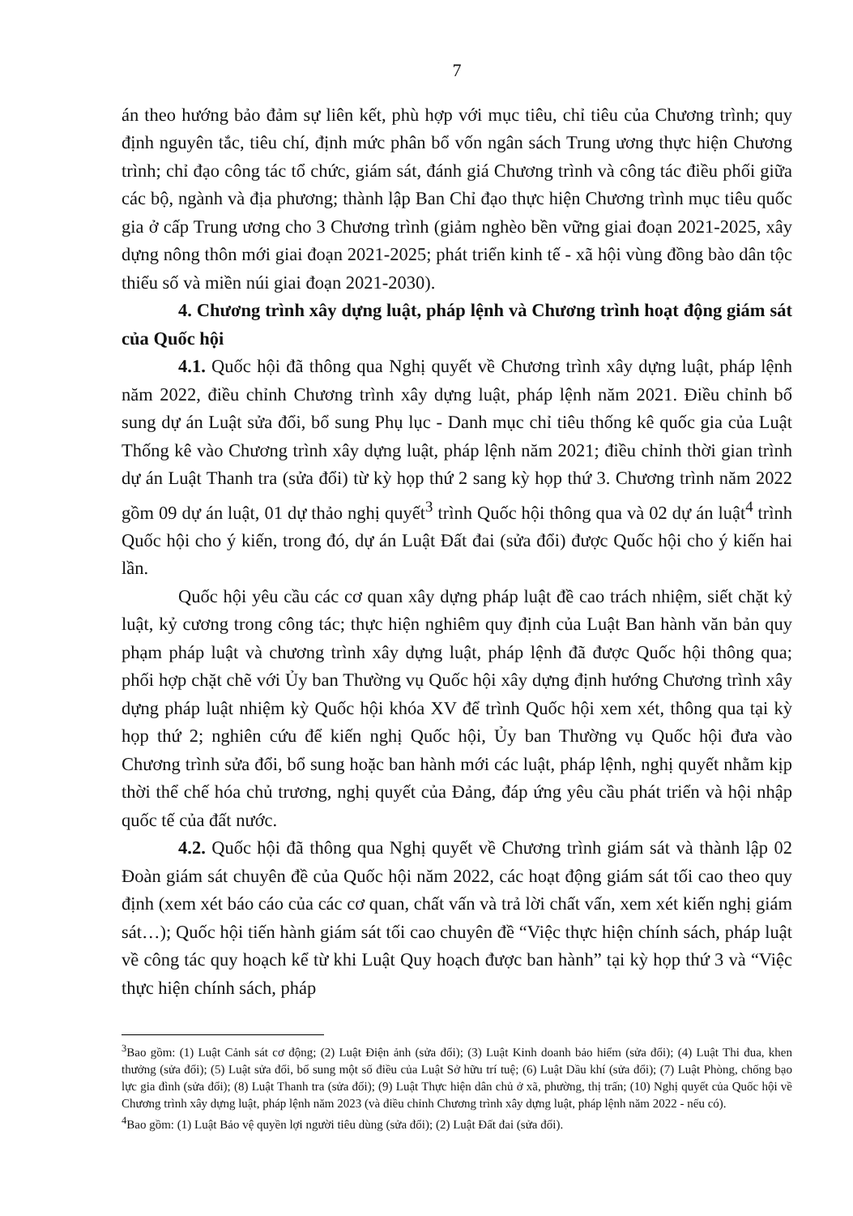7
án theo hướng bảo đảm sự liên kết, phù hợp với mục tiêu, chỉ tiêu của Chương trình; quy định nguyên tắc, tiêu chí, định mức phân bổ vốn ngân sách Trung ương thực hiện Chương trình; chỉ đạo công tác tổ chức, giám sát, đánh giá Chương trình và công tác điều phối giữa các bộ, ngành và địa phương; thành lập Ban Chỉ đạo thực hiện Chương trình mục tiêu quốc gia ở cấp Trung ương cho 3 Chương trình (giảm nghèo bền vững giai đoạn 2021-2025, xây dựng nông thôn mới giai đoạn 2021-2025; phát triển kinh tế - xã hội vùng đồng bào dân tộc thiểu số và miền núi giai đoạn 2021-2030).
4. Chương trình xây dựng luật, pháp lệnh và Chương trình hoạt động giám sát của Quốc hội
4.1. Quốc hội đã thông qua Nghị quyết về Chương trình xây dựng luật, pháp lệnh năm 2022, điều chỉnh Chương trình xây dựng luật, pháp lệnh năm 2021. Điều chỉnh bổ sung dự án Luật sửa đổi, bổ sung Phụ lục - Danh mục chỉ tiêu thống kê quốc gia của Luật Thống kê vào Chương trình xây dựng luật, pháp lệnh năm 2021; điều chỉnh thời gian trình dự án Luật Thanh tra (sửa đổi) từ kỳ họp thứ 2 sang kỳ họp thứ 3. Chương trình năm 2022 gồm 09 dự án luật, 01 dự thảo nghị quyết<sup>3</sup> trình Quốc hội thông qua và 02 dự án luật<sup>4</sup> trình Quốc hội cho ý kiến, trong đó, dự án Luật Đất đai (sửa đổi) được Quốc hội cho ý kiến hai lần.
Quốc hội yêu cầu các cơ quan xây dựng pháp luật đề cao trách nhiệm, siết chặt kỷ luật, kỷ cương trong công tác; thực hiện nghiêm quy định của Luật Ban hành văn bản quy phạm pháp luật và chương trình xây dựng luật, pháp lệnh đã được Quốc hội thông qua; phối hợp chặt chẽ với Ủy ban Thường vụ Quốc hội xây dựng định hướng Chương trình xây dựng pháp luật nhiệm kỳ Quốc hội khóa XV để trình Quốc hội xem xét, thông qua tại kỳ họp thứ 2; nghiên cứu để kiến nghị Quốc hội, Ủy ban Thường vụ Quốc hội đưa vào Chương trình sửa đổi, bổ sung hoặc ban hành mới các luật, pháp lệnh, nghị quyết nhằm kịp thời thể chế hóa chủ trương, nghị quyết của Đảng, đáp ứng yêu cầu phát triển và hội nhập quốc tế của đất nước.
4.2. Quốc hội đã thông qua Nghị quyết về Chương trình giám sát và thành lập 02 Đoàn giám sát chuyên đề của Quốc hội năm 2022, các hoạt động giám sát tối cao theo quy định (xem xét báo cáo của các cơ quan, chất vấn và trả lời chất vấn, xem xét kiến nghị giám sát…); Quốc hội tiến hành giám sát tối cao chuyên đề “Việc thực hiện chính sách, pháp luật về công tác quy hoạch kể từ khi Luật Quy hoạch được ban hành” tại kỳ họp thứ 3 và “Việc thực hiện chính sách, pháp
<sup>3</sup> Bao gồm: (1) Luật Cảnh sát cơ động; (2) Luật Điện ảnh (sửa đổi); (3) Luật Kinh doanh bảo hiểm (sửa đổi); (4) Luật Thi đua, khen thưởng (sửa đổi); (5) Luật sửa đổi, bổ sung một số điều của Luật Sở hữu trí tuệ; (6) Luật Dầu khí (sửa đổi); (7) Luật Phòng, chống bạo lực gia đình (sửa đổi); (8) Luật Thanh tra (sửa đổi); (9) Luật Thực hiện dân chủ ở xã, phường, thị trấn; (10) Nghị quyết của Quốc hội về Chương trình xây dựng luật, pháp lệnh năm 2023 (và điều chỉnh Chương trình xây dựng luật, pháp lệnh năm 2022 - nếu có).
<sup>4</sup> Bao gồm: (1) Luật Bảo vệ quyền lợi người tiêu dùng (sửa đổi); (2) Luật Đất đai (sửa đổi).